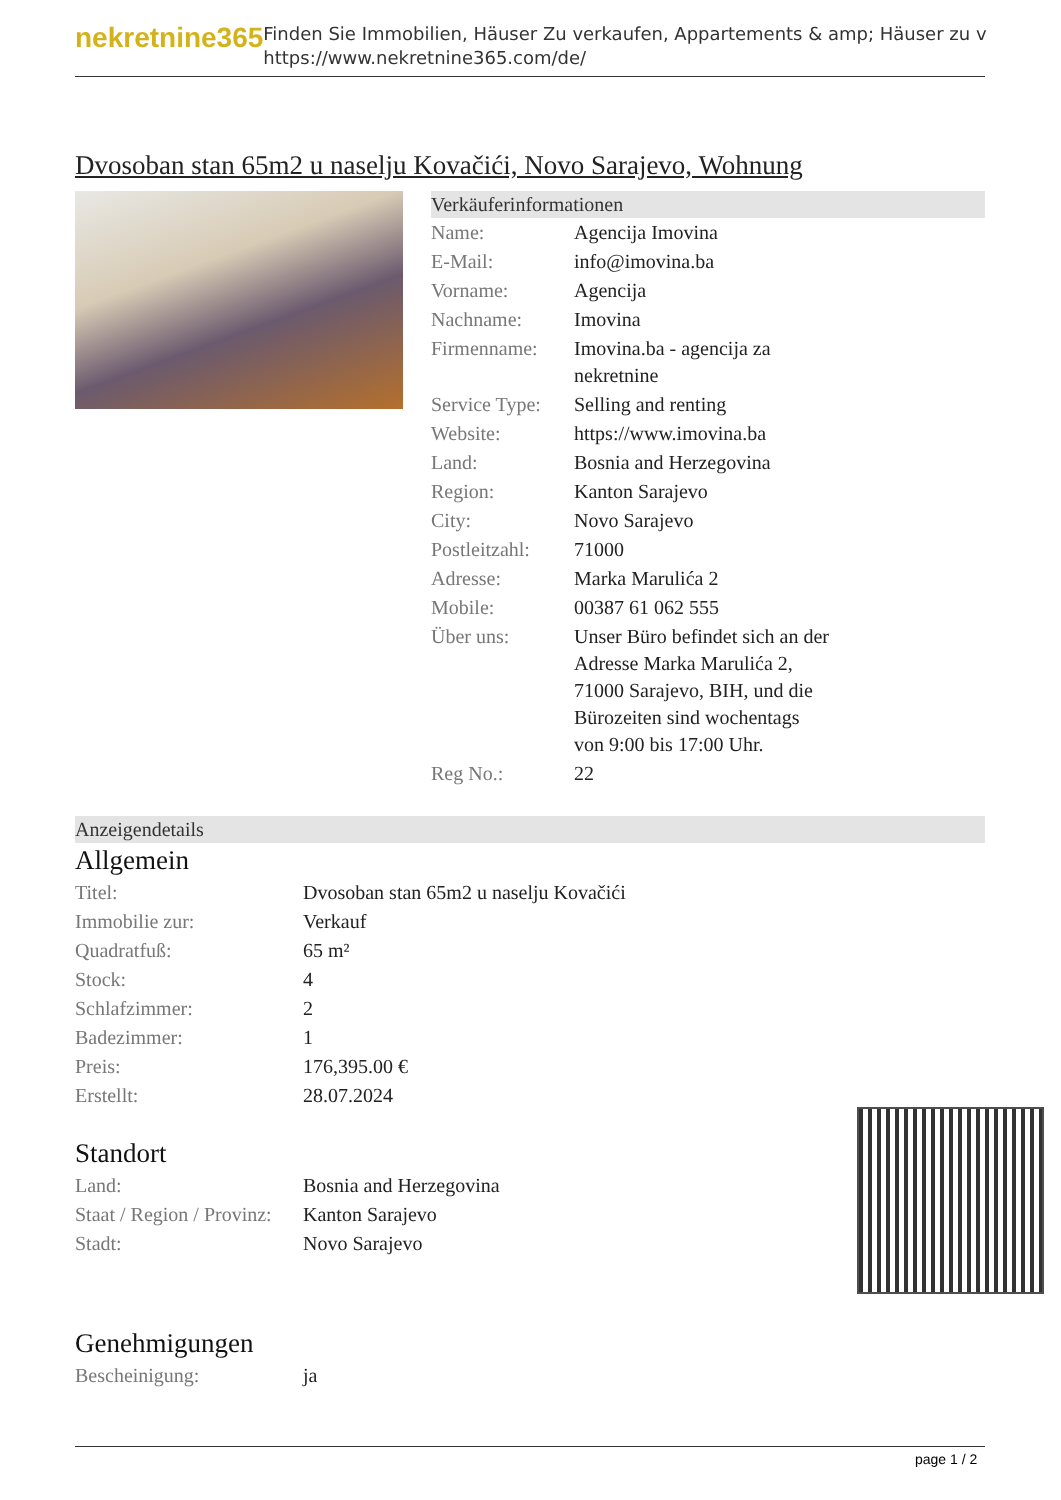nekretnine365
Finden Sie Immobilien, Häuser Zu verkaufen, Appartements & amp; Häuser zu v
https://www.nekretnine365.com/de/
Dvosoban stan 65m2 u naselju Kovačići, Novo Sarajevo, Wohnung
Verkäuferinformationen
| Name: | Agencija Imovina |
| E-Mail: | info@imovina.ba |
| Vorname: | Agencija |
| Nachname: | Imovina |
| Firmenname: | Imovina.ba - agencija za nekretnine |
| Service Type: | Selling and renting |
| Website: | https://www.imovina.ba |
| Land: | Bosnia and Herzegovina |
| Region: | Kanton Sarajevo |
| City: | Novo Sarajevo |
| Postleitzahl: | 71000 |
| Adresse: | Marka Marulića 2 |
| Mobile: | 00387 61 062 555 |
| Über uns: | Unser Büro befindet sich an der Adresse Marka Marulića 2, 71000 Sarajevo, BIH, und die Bürozeiten sind wochentags von 9:00 bis 17:00 Uhr. |
| Reg No.: | 22 |
Anzeigendetails
Allgemein
| Titel: | Dvosoban stan 65m2 u naselju Kovačići |
| Immobilie zur: | Verkauf |
| Quadratfuß: | 65 m² |
| Stock: | 4 |
| Schlafzimmer: | 2 |
| Badezimmer: | 1 |
| Preis: | 176,395.00 € |
| Erstellt: | 28.07.2024 |
Standort
| Land: | Bosnia and Herzegovina |
| Staat / Region / Provinz: | Kanton Sarajevo |
| Stadt: | Novo Sarajevo |
Genehmigungen
| Bescheinigung: | ja |
page 1 / 2